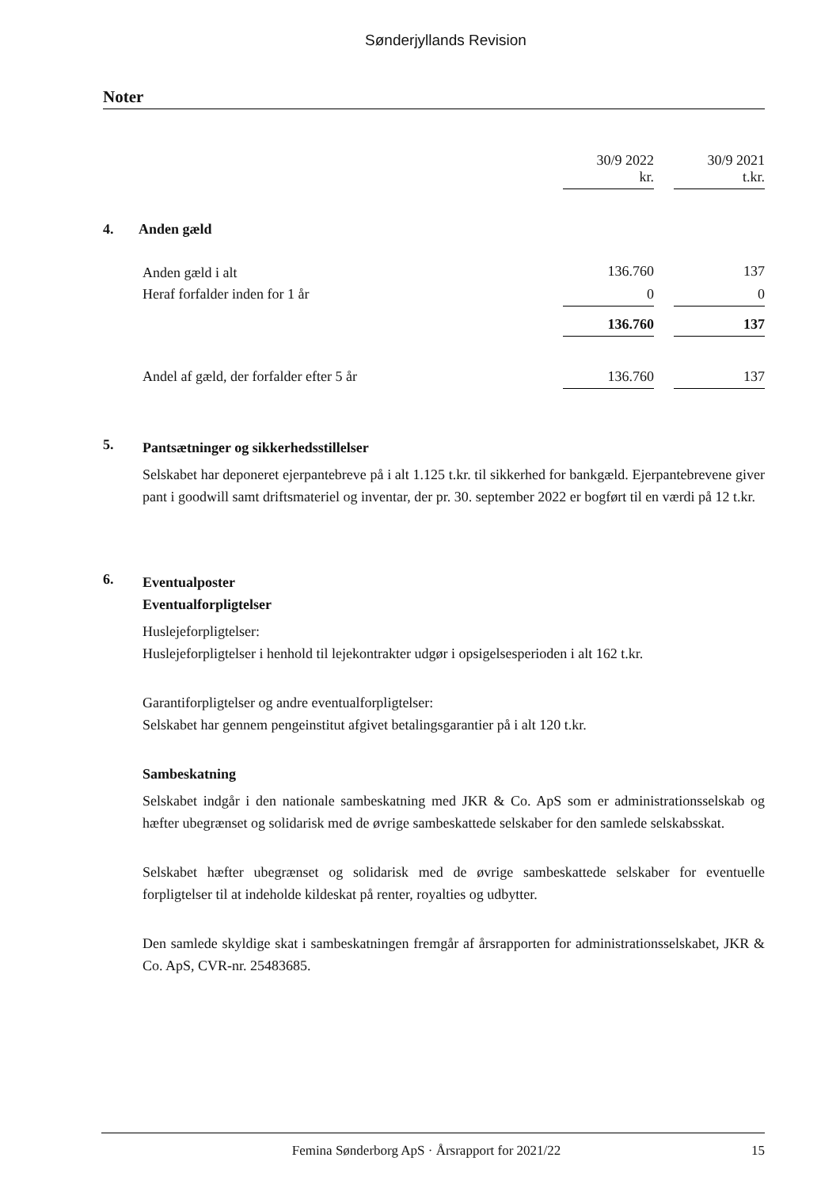Sønderjyllands Revision
Noter
| | 30/9 2022 kr. | | 30/9 2021 t.kr. |
| 4. Anden gæld | | | |
| Anden gæld i alt | 136.760 | | 137 |
| Heraf forfalder inden for 1 år | 0 | | 0 |
| | 136.760 | | 137 |
| Andel af gæld, der forfalder efter 5 år | 136.760 | | 137 |
5.
Pantsætninger og sikkerhedsstillelser
Selskabet har deponeret ejerpantebreve på i alt 1.125 t.kr. til sikkerhed for bankgæld. Ejerpantebrevene giver pant i goodwill samt driftsmateriel og inventar, der pr. 30. september 2022 er bogført til en værdi på 12 t.kr.
6.
Eventualposter
Eventualforpligtelser
Huslejeforpligtelser:
Huslejeforpligtelser i henhold til lejekontrakter udgør i opsigelsesperioden i alt 162 t.kr.
Garantiforpligtelser og andre eventualforpligtelser:
Selskabet har gennem pengeinstitut afgivet betalingsgarantier på i alt 120 t.kr.
Sambeskatning
Selskabet indgår i den nationale sambeskatning med JKR & Co. ApS som er administrationsselskab og hæfter ubegrænset og solidarisk med de øvrige sambeskattede selskaber for den samlede selskabsskat.
Selskabet hæfter ubegrænset og solidarisk med de øvrige sambeskattede selskaber for eventuelle forpligtelser til at indeholde kildeskat på renter, royalties og udbytter.
Den samlede skyldige skat i sambeskatningen fremgår af årsrapporten for administrationsselskabet, JKR & Co. ApS, CVR-nr. 25483685.
Femina Sønderborg ApS · Årsrapport for 2021/22 15